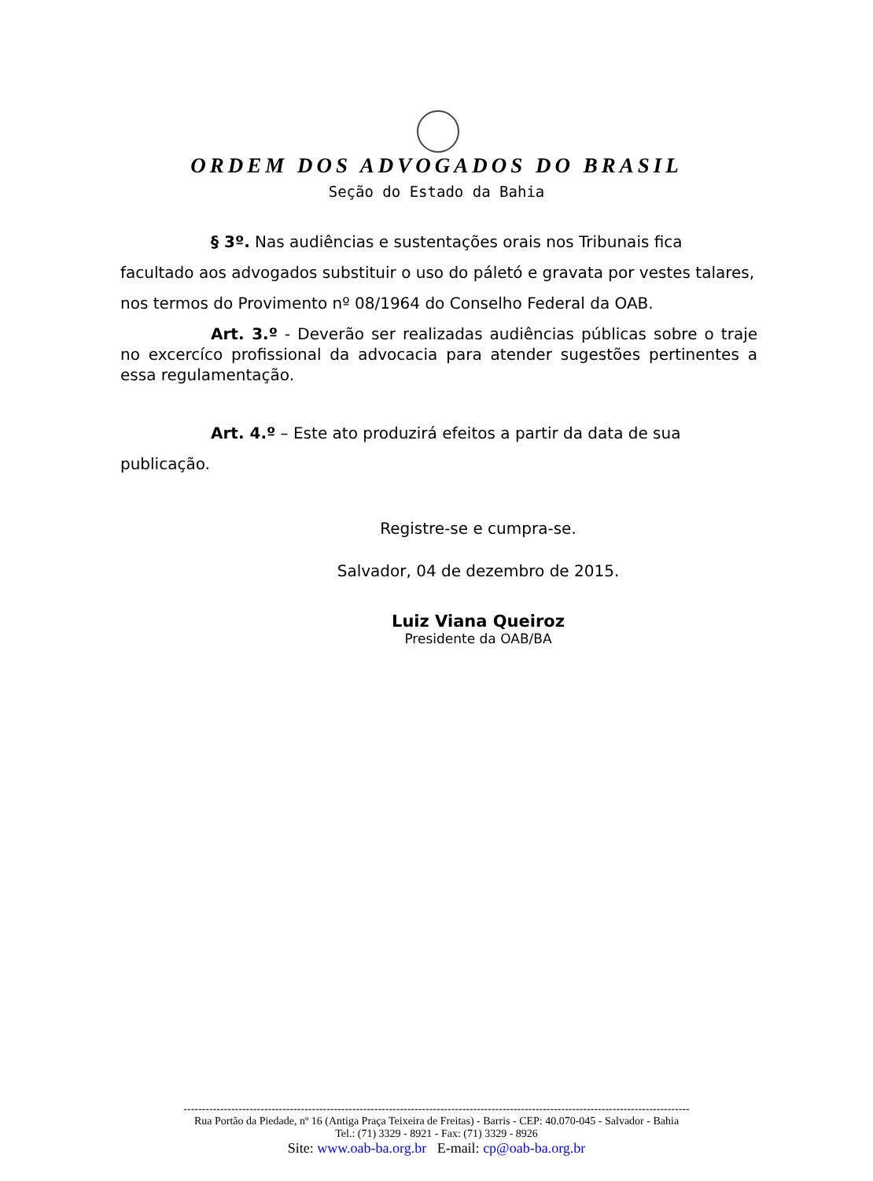ORDEM DOS ADVOGADOS DO BRASIL
Seção do Estado da Bahia
§ 3º. Nas audiências e sustentações orais nos Tribunais fica facultado aos advogados substituir o uso do páletó e gravata por vestes talares, nos termos do Provimento nº 08/1964 do Conselho Federal da OAB.
Art. 3.º - Deverão ser realizadas audiências públicas sobre o traje no excercíco profissional da advocacia para atender sugestões pertinentes a essa regulamentação.
Art. 4.º – Este ato produzirá efeitos a partir da data de sua publicação.
Registre-se e cumpra-se.
Salvador, 04 de dezembro de 2015.
Luiz Viana Queiroz
Presidente da OAB/BA
------------------------------------------------------------------------------------------------------------------------------------------
Rua Portão da Piedade, nº 16 (Antiga Praça Teixeira de Freitas) - Barris - CEP: 40.070-045 - Salvador - Bahia
Tel.: (71) 3329 - 8921 - Fax: (71) 3329 - 8926
Site: www.oab-ba.org.br E-mail: cp@oab-ba.org.br